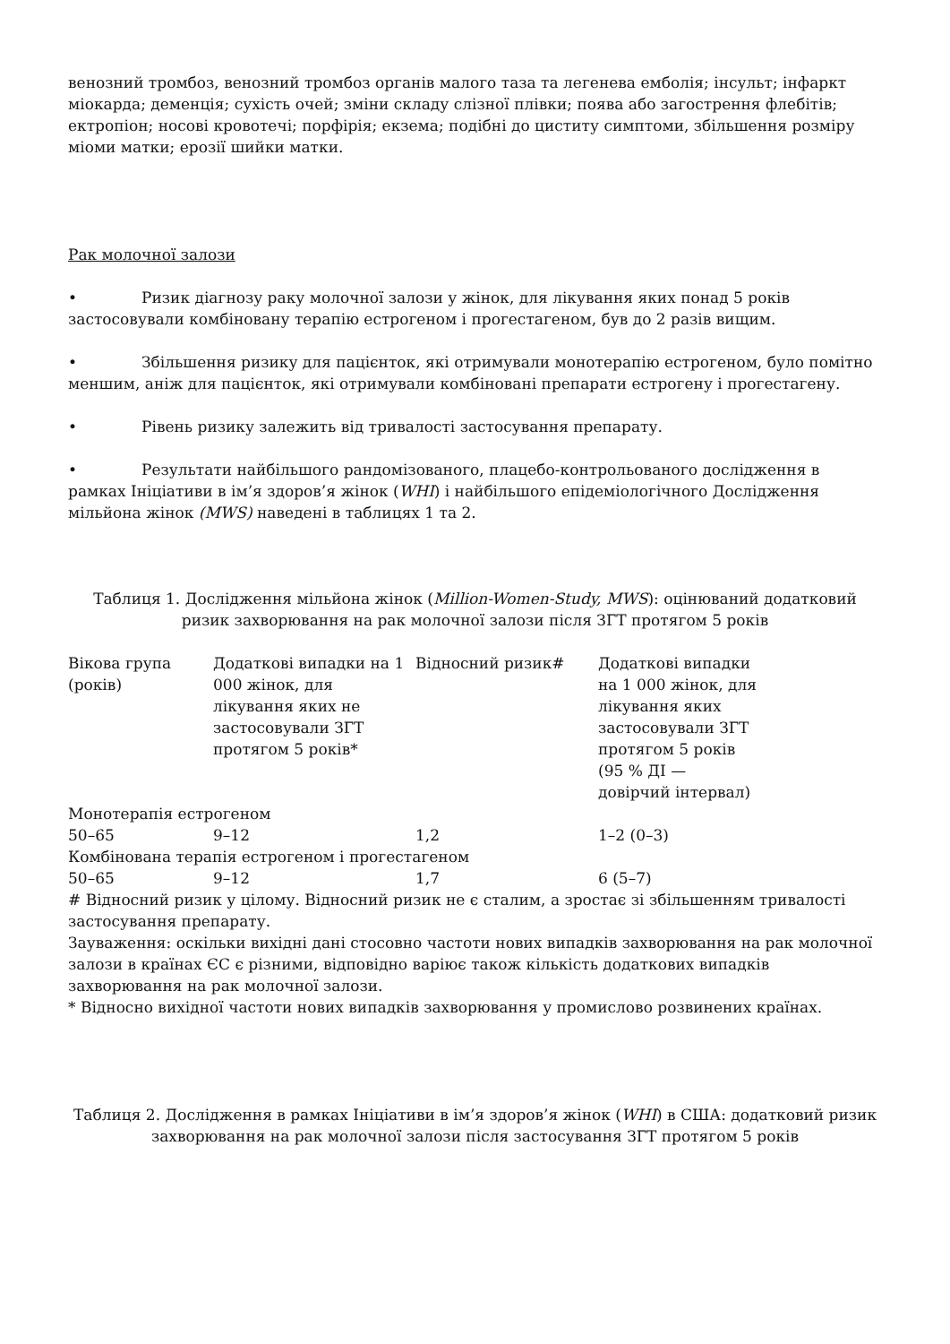венозний тромбоз, венозний тромбоз органів малого таза та легенева емболія; інсульт; інфаркт міокарда; деменція; сухість очей; зміни складу слізної плівки; поява або загострення флебітів; ектропіон; носові кровотечі; порфірія; екзема; подібні до циститу симптоми, збільшення розміру міоми матки; ерозії шийки матки.
Рак молочної залози
• Ризик діагнозу раку молочної залози у жінок, для лікування яких понад 5 років застосовували комбіновану терапію естрогеном і прогестагеном, був до 2 разів вищим.
• Збільшення ризику для пацієнток, які отримували монотерапію естрогеном, було помітно меншим, аніж для пацієнток, які отримували комбіновані препарати естрогену і прогестагену.
• Рівень ризику залежить від тривалості застосування препарату.
• Результати найбільшого рандомізованого, плацебо-контрольованого дослідження в рамках Ініціативи в ім’я здоров’я жінок (WHI) і найбільшого епідеміологічного Дослідження мільйона жінок (MWS) наведені в таблицях 1 та 2.
Таблиця 1. Дослідження мільйона жінок (Million-Women-Study, MWS): оцінюваний додатковий ризик захворювання на рак молочної залози після ЗГТ протягом 5 років
| Вікова група (років) | Додаткові випадки на 1 000 жінок, для лікування яких не застосовували ЗГТ протягом 5 років* | Відносний ризик# | Додаткові випадки на 1 000 жінок, для лікування яких застосовували ЗГТ протягом 5 років (95 % ДІ — довірчий інтервал) | |
| --- | --- | --- | --- | --- |
| Монотерапія естрогеном | | | | |
| 50–65 | 9–12 | 1,2 | 1–2 (0–3) | |
| Комбінована терапія естрогеном і прогестагеном | | | | |
| 50–65 | 9–12 | 1,7 | 6 (5–7) | |
# Відносний ризик у цілому. Відносний ризик не є сталим, а зростає зі збільшенням тривалості застосування препарату.
Зауваження: оскільки вихідні дані стосовно частоти нових випадків захворювання на рак молочної залози в країнах ЄС є різними, відповідно варіює також кількість додаткових випадків захворювання на рак молочної залози.
* Відносно вихідної частоти нових випадків захворювання у промислово розвинених країнах.
Таблиця 2. Дослідження в рамках Ініціативи в ім’я здоров’я жінок (WHI) в США: додатковий ризик захворювання на рак молочної залози після застосування ЗГТ протягом 5 років